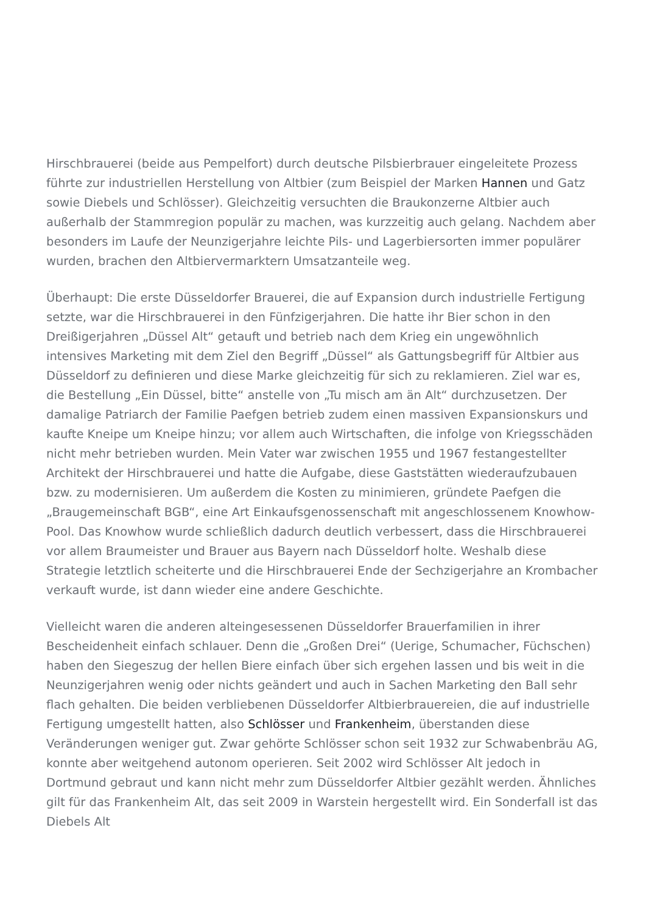Hirschbrauerei (beide aus Pempelfort) durch deutsche Pilsbierbrauer eingeleitete Prozess führte zur industriellen Herstellung von Altbier (zum Beispiel der Marken Hannen und Gatz sowie Diebels und Schlösser). Gleichzeitig versuchten die Braukonzerne Altbier auch außerhalb der Stammregion populär zu machen, was kurzzeitig auch gelang. Nachdem aber besonders im Laufe der Neunzigerjahre leichte Pils- und Lagerbiersorten immer populärer wurden, brachen den Altbiervermarktern Umsatzanteile weg.
Überhaupt: Die erste Düsseldorfer Brauerei, die auf Expansion durch industrielle Fertigung setzte, war die Hirschbrauerei in den Fünfzigerjahren. Die hatte ihr Bier schon in den Dreißigerjahren „Düssel Alt“ getauft und betrieb nach dem Krieg ein ungewöhnlich intensives Marketing mit dem Ziel den Begriff „Düssel“ als Gattungsbegriff für Altbier aus Düsseldorf zu definieren und diese Marke gleichzeitig für sich zu reklamieren. Ziel war es, die Bestellung „Ein Düssel, bitte“ anstelle von „Tu misch am än Alt“ durchzusetzen. Der damalige Patriarch der Familie Paefgen betrieb zudem einen massiven Expansionskurs und kaufte Kneipe um Kneipe hinzu; vor allem auch Wirtschaften, die infolge von Kriegsschäden nicht mehr betrieben wurden. Mein Vater war zwischen 1955 und 1967 festangestellter Architekt der Hirschbrauerei und hatte die Aufgabe, diese Gaststätten wiederaufzubauen bzw. zu modernisieren. Um außerdem die Kosten zu minimieren, gründete Paefgen die „Braugemeinschaft BGB“, eine Art Einkaufsgenossenschaft mit angeschlossenem Knowhow-Pool. Das Knowhow wurde schließlich dadurch deutlich verbessert, dass die Hirschbrauerei vor allem Braumeister und Brauer aus Bayern nach Düsseldorf holte. Weshalb diese Strategie letztlich scheiterte und die Hirschbrauerei Ende der Sechzigerjahre an Krombacher verkauft wurde, ist dann wieder eine andere Geschichte.
Vielleicht waren die anderen alteingesessenen Düsseldorfer Brauerfamilien in ihrer Bescheidenheit einfach schlauer. Denn die „Großen Drei“ (Uerige, Schumacher, Füchschen) haben den Siegeszug der hellen Biere einfach über sich ergehen lassen und bis weit in die Neunzigerjahren wenig oder nichts geändert und auch in Sachen Marketing den Ball sehr flach gehalten. Die beiden verbliebenen Düsseldorfer Altbierbrauereien, die auf industrielle Fertigung umgestellt hatten, also Schlösser und Frankenheim, überstanden diese Veränderungen weniger gut. Zwar gehörte Schlösser schon seit 1932 zur Schwabenbräu AG, konnte aber weitgehend autonom operieren. Seit 2002 wird Schlösser Alt jedoch in Dortmund gebraut und kann nicht mehr zum Düsseldorfer Altbier gezählt werden. Ähnliches gilt für das Frankenheim Alt, das seit 2009 in Warstein hergestellt wird. Ein Sonderfall ist das Diebels Alt